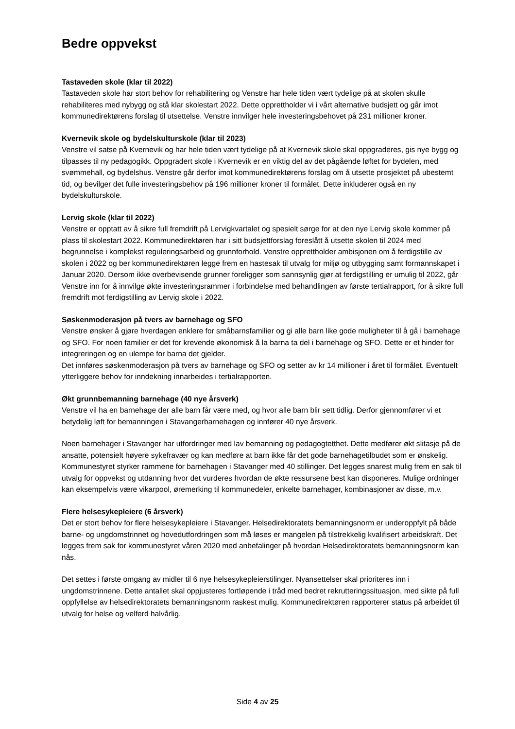Bedre oppvekst
Tastaveden skole (klar til 2022)
Tastaveden skole har stort behov for rehabilitering og Venstre har hele tiden vært tydelige på at skolen skulle rehabiliteres med nybygg og stå klar skolestart 2022. Dette opprettholder vi i vårt alternative budsjett og går imot kommunedirektørens forslag til utsettelse. Venstre innvilger hele investeringsbehovet på 231 millioner kroner.
Kvernevik skole og bydelskulturskole (klar til 2023)
Venstre vil satse på Kvernevik og har hele tiden vært tydelige på at Kvernevik skole skal oppgraderes, gis nye bygg og tilpasses til ny pedagogikk. Oppgradert skole i Kvernevik er en viktig del av det pågående løftet for bydelen, med svømmehall, og bydelshus. Venstre går derfor imot kommunedirektørens forslag om å utsette prosjektet på ubestemt tid, og bevilger det fulle investeringsbehov på 196 millioner kroner til formålet. Dette inkluderer også en ny bydelskulturskole.
Lervig skole (klar til 2022)
Venstre er opptatt av å sikre full fremdrift på Lervigkvartalet og spesielt sørge for at den nye Lervig skole kommer på plass til skolestart 2022. Kommunedirektøren har i sitt budsjettforslag foreslått å utsette skolen til 2024 med begrunnelse i komplekst reguleringsarbeid og grunnforhold. Venstre opprettholder ambisjonen om å ferdigstille av skolen i 2022 og ber kommunedirektøren legge frem en hastesak til utvalg for miljø og utbygging samt formannskapet i Januar 2020. Dersom ikke overbevisende grunner foreligger som sannsynlig gjør at ferdigstilling er umulig til 2022, går Venstre inn for å innvilge økte investeringsrammer i forbindelse med behandlingen av første tertialrapport, for å sikre full fremdrift mot ferdigstilling av Lervig skole i 2022.
Søskenmoderasjon på tvers av barnehage og SFO
Venstre ønsker å gjøre hverdagen enklere for småbarnsfamilier og gi alle barn like gode muligheter til å gå i barnehage og SFO. For noen familier er det for krevende økonomisk å la barna ta del i barnehage og SFO. Dette er et hinder for integreringen og en ulempe for barna det gjelder.
Det innføres søskenmoderasjon på tvers av barnehage og SFO og setter av kr 14 millioner i året til formålet. Eventuelt ytterliggere behov for inndekning innarbeides i tertialrapporten.
Økt grunnbemanning barnehage (40 nye årsverk)
Venstre vil ha en barnehage der alle barn får være med, og hvor alle barn blir sett tidlig. Derfor gjennomfører vi et betydelig løft for bemanningen i Stavangerbarnehagen og innfører 40 nye årsverk.
Noen barnehager i Stavanger har utfordringer med lav bemanning og pedagogtetthet. Dette medfører økt slitasje på de ansatte, potensielt høyere sykefravær og kan medføre at barn ikke får det gode barnehagetilbudet som er ønskelig. Kommunestyret styrker rammene for barnehagen i Stavanger med 40 stillinger. Det legges snarest mulig frem en sak til utvalg for oppvekst og utdanning hvor det vurderes hvordan de økte ressursene best kan disponeres. Mulige ordninger kan eksempelvis være vikarpool, øremerking til kommunedeler, enkelte barnehager, kombinasjoner av disse, m.v.
Flere helsesykepleiere (6 årsverk)
Det er stort behov for flere helsesykepleiere i Stavanger. Helsedirektoratets bemanningsnorm er underoppfylt på både barne- og ungdomstrinnet og hovedutfordringen som må løses er mangelen på tilstrekkelig kvalifisert arbeidskraft. Det legges frem sak for kommunestyret våren 2020 med anbefalinger på hvordan Helsedirektoratets bemanningsnorm kan nås.
Det settes i første omgang av midler til 6 nye helsesykepleierstilinger. Nyansettelser skal prioriteres inn i ungdomstrinnene. Dette antallet skal oppjusteres fortløpende i tråd med bedret rekrutteringssituasjon, med sikte på full oppfyllelse av helsedirektoratets bemanningsnorm raskest mulig. Kommunedirektøren rapporterer status på arbeidet til utvalg for helse og velferd halvårlig.
Side 4 av 25